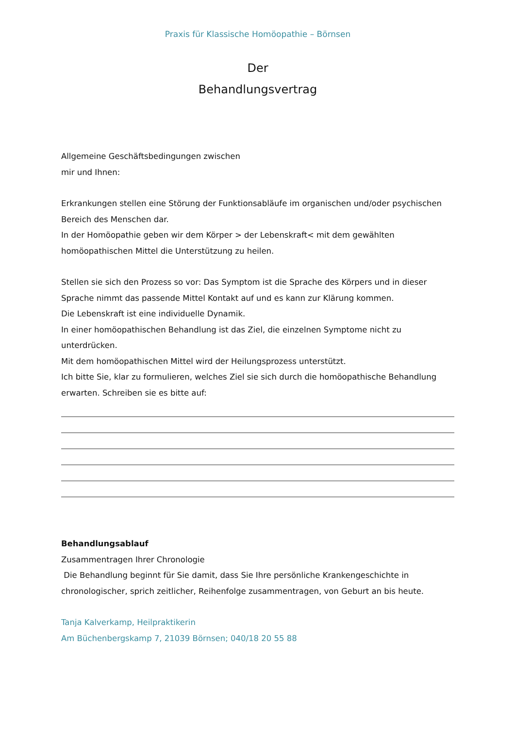Praxis für Klassische Homöopathie – Börnsen
Der
Behandlungsvertrag
Allgemeine Geschäftsbedingungen zwischen
mir und Ihnen:
Erkrankungen stellen eine Störung der Funktionsabläufe im organischen und/oder psychischen Bereich des Menschen dar.
In der Homöopathie geben wir dem Körper > der Lebenskraft< mit dem gewählten homöopathischen Mittel die Unterstützung zu heilen.
Stellen sie sich den Prozess so vor: Das Symptom ist die Sprache des Körpers und in dieser Sprache nimmt das passende Mittel Kontakt auf und es kann zur Klärung kommen.
Die Lebenskraft ist eine individuelle Dynamik.
In einer homöopathischen Behandlung ist das Ziel, die einzelnen Symptome nicht zu unterdrücken.
Mit dem homöopathischen Mittel wird der Heilungsprozess unterstützt.
Ich bitte Sie, klar zu formulieren, welches Ziel sie sich durch die homöopathische Behandlung erwarten. Schreiben sie es bitte auf:
Behandlungsablauf
Zusammentragen Ihrer Chronologie
Die Behandlung beginnt für Sie damit, dass Sie Ihre persönliche Krankengeschichte in chronologischer, sprich zeitlicher, Reihenfolge zusammentragen, von Geburt an bis heute.
Tanja Kalverkamp, Heilpraktikerin
Am Büchenbergskamp 7, 21039 Börnsen; 040/18 20 55 88